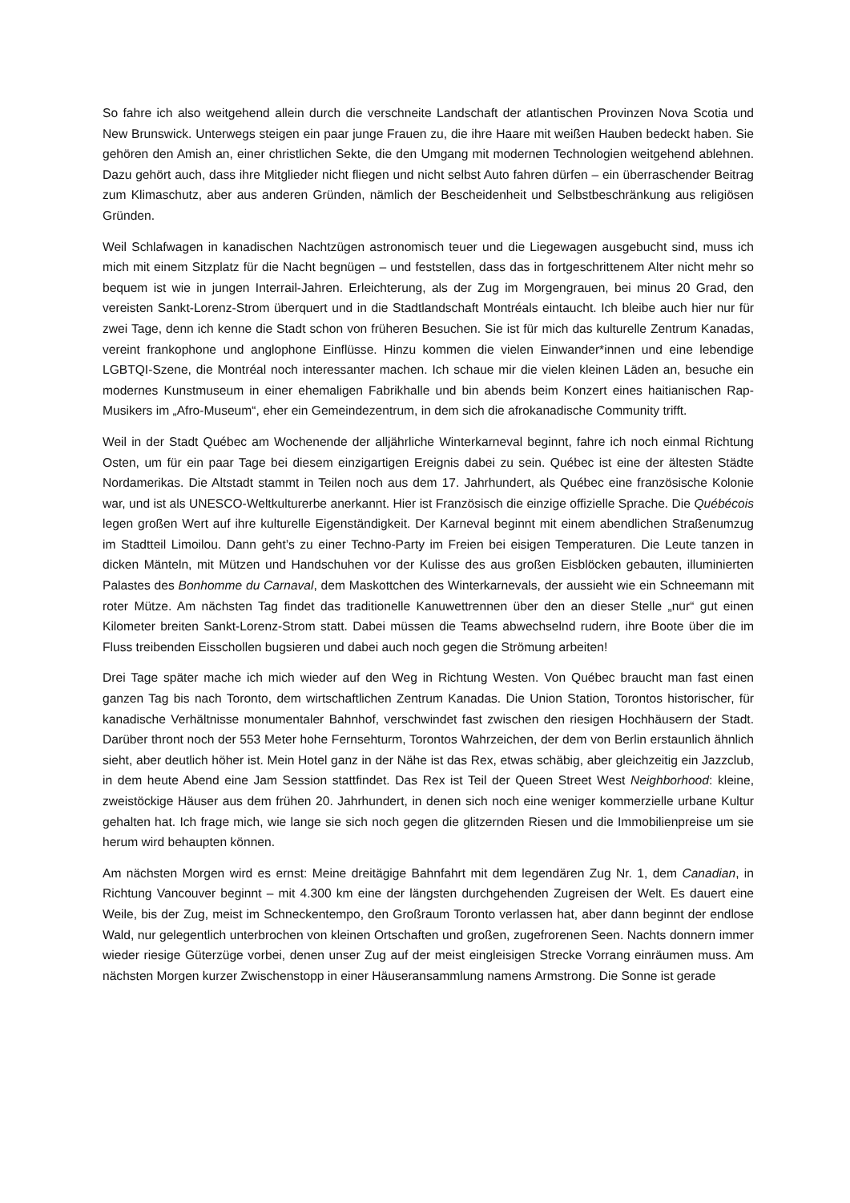So fahre ich also weitgehend allein durch die verschneite Landschaft der atlantischen Provinzen Nova Scotia und New Brunswick. Unterwegs steigen ein paar junge Frauen zu, die ihre Haare mit weißen Hauben bedeckt haben. Sie gehören den Amish an, einer christlichen Sekte, die den Umgang mit modernen Technologien weitgehend ablehnen. Dazu gehört auch, dass ihre Mitglieder nicht fliegen und nicht selbst Auto fahren dürfen – ein überraschender Beitrag zum Klimaschutz, aber aus anderen Gründen, nämlich der Bescheidenheit und Selbstbeschränkung aus religiösen Gründen.
Weil Schlafwagen in kanadischen Nachtzügen astronomisch teuer und die Liegewagen ausgebucht sind, muss ich mich mit einem Sitzplatz für die Nacht begnügen – und feststellen, dass das in fortgeschrittenem Alter nicht mehr so bequem ist wie in jungen Interrail-Jahren. Erleichterung, als der Zug im Morgengrauen, bei minus 20 Grad, den vereisten Sankt-Lorenz-Strom überquert und in die Stadtlandschaft Montréals eintaucht. Ich bleibe auch hier nur für zwei Tage, denn ich kenne die Stadt schon von früheren Besuchen. Sie ist für mich das kulturelle Zentrum Kanadas, vereint frankophone und anglophone Einflüsse. Hinzu kommen die vielen Einwander*innen und eine lebendige LGBTQI-Szene, die Montréal noch interessanter machen. Ich schaue mir die vielen kleinen Läden an, besuche ein modernes Kunstmuseum in einer ehemaligen Fabrikhalle und bin abends beim Konzert eines haitianischen Rap-Musikers im „Afro-Museum“, eher ein Gemeindezentrum, in dem sich die afrokanadische Community trifft.
Weil in der Stadt Québec am Wochenende der alljährliche Winterkarneval beginnt, fahre ich noch einmal Richtung Osten, um für ein paar Tage bei diesem einzigartigen Ereignis dabei zu sein. Québec ist eine der ältesten Städte Nordamerikas. Die Altstadt stammt in Teilen noch aus dem 17. Jahrhundert, als Québec eine französische Kolonie war, und ist als UNESCO-Weltkulturerbe anerkannt. Hier ist Französisch die einzige offizielle Sprache. Die Québécois legen großen Wert auf ihre kulturelle Eigenständigkeit. Der Karneval beginnt mit einem abendlichen Straßenumzug im Stadtteil Limoilou. Dann geht’s zu einer Techno-Party im Freien bei eisigen Temperaturen. Die Leute tanzen in dicken Mänteln, mit Mützen und Handschuhen vor der Kulisse des aus großen Eisblöcken gebauten, illuminierten Palastes des Bonhomme du Carnaval, dem Maskottchen des Winterkarnevals, der aussieht wie ein Schneemann mit roter Mütze. Am nächsten Tag findet das traditionelle Kanuwettrennen über den an dieser Stelle „nur“ gut einen Kilometer breiten Sankt-Lorenz-Strom statt. Dabei müssen die Teams abwechselnd rudern, ihre Boote über die im Fluss treibenden Eisschollen bugsieren und dabei auch noch gegen die Strömung arbeiten!
Drei Tage später mache ich mich wieder auf den Weg in Richtung Westen. Von Québec braucht man fast einen ganzen Tag bis nach Toronto, dem wirtschaftlichen Zentrum Kanadas. Die Union Station, Torontos historischer, für kanadische Verhältnisse monumentaler Bahnhof, verschwindet fast zwischen den riesigen Hochhäusern der Stadt. Darüber thront noch der 553 Meter hohe Fernsehturm, Torontos Wahrzeichen, der dem von Berlin erstaunlich ähnlich sieht, aber deutlich höher ist. Mein Hotel ganz in der Nähe ist das Rex, etwas schäbig, aber gleichzeitig ein Jazzclub, in dem heute Abend eine Jam Session stattfindet. Das Rex ist Teil der Queen Street West Neighborhood: kleine, zweistöckige Häuser aus dem frühen 20. Jahrhundert, in denen sich noch eine weniger kommerzielle urbane Kultur gehalten hat. Ich frage mich, wie lange sie sich noch gegen die glitzernden Riesen und die Immobilienpreise um sie herum wird behaupten können.
Am nächsten Morgen wird es ernst: Meine dreitägige Bahnfahrt mit dem legendären Zug Nr. 1, dem Canadian, in Richtung Vancouver beginnt – mit 4.300 km eine der längsten durchgehenden Zugreisen der Welt. Es dauert eine Weile, bis der Zug, meist im Schneckentempo, den Großraum Toronto verlassen hat, aber dann beginnt der endlose Wald, nur gelegentlich unterbrochen von kleinen Ortschaften und großen, zugefrorenen Seen. Nachts donnern immer wieder riesige Güterzüge vorbei, denen unser Zug auf der meist eingleisigen Strecke Vorrang einräumen muss. Am nächsten Morgen kurzer Zwischenstopp in einer Häuseransammlung namens Armstrong. Die Sonne ist gerade